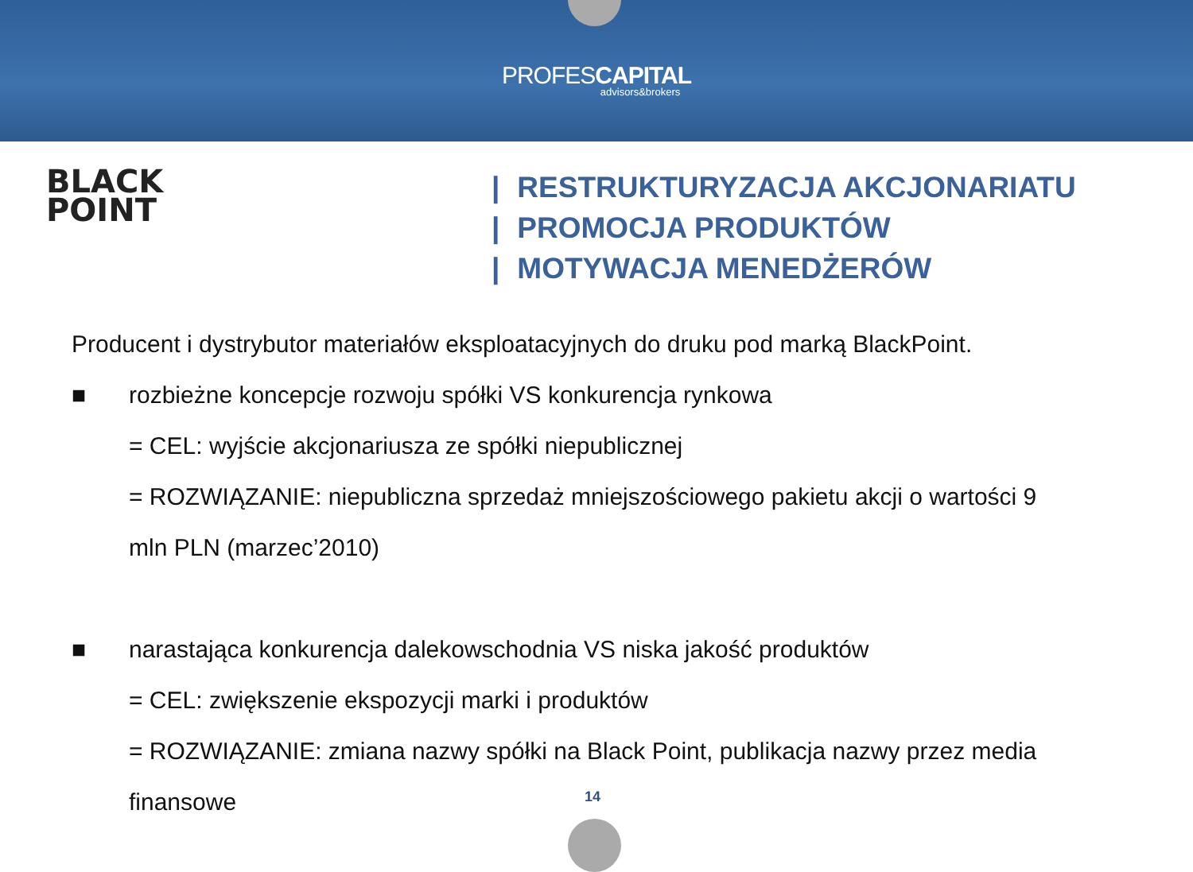PROFESCAPITAL
advisors&brokers
BLACK
POINT
| RESTRUKTURYZACJA AKCJONARIATU
| PROMOCJA PRODUKTÓW
| MOTYWACJA MENEDŻERÓW
Producent i dystrybutor materiałów eksploatacyjnych do druku pod marką BlackPoint.
■ rozbieżne koncepcje rozwoju spółki VS konkurencja rynkowa
= CEL: wyjście akcjonariusza ze spółki niepublicznej
= ROZWIĄZANIE: niepubliczna sprzedaż mniejszościowego pakietu akcji o wartości 9
mln PLN (marzec’2010)
■ narastająca konkurencja dalekowschodnia VS niska jakość produktów
= CEL: zwiększenie ekspozycji marki i produktów
= ROZWIĄZANIE: zmiana nazwy spółki na Black Point, publikacja nazwy przez media
finansowe
14